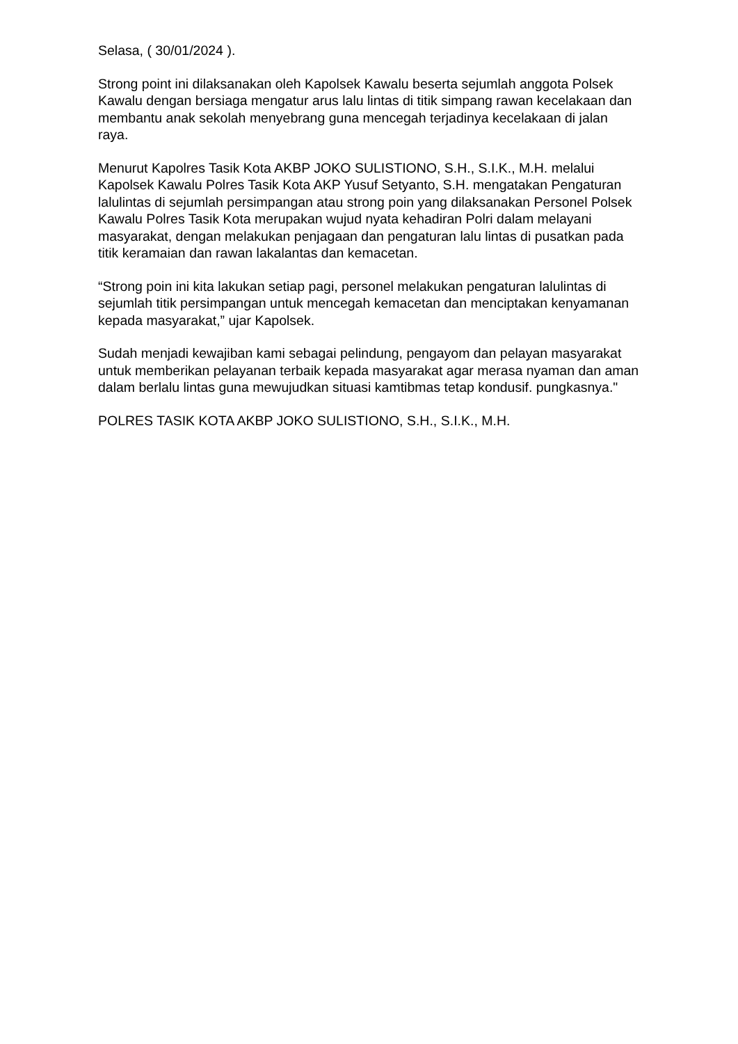Selasa, ( 30/01/2024 ).
Strong point ini dilaksanakan oleh Kapolsek Kawalu beserta sejumlah anggota Polsek Kawalu dengan bersiaga mengatur arus lalu lintas di titik simpang rawan kecelakaan dan membantu anak sekolah menyebrang guna mencegah terjadinya kecelakaan di jalan raya.
Menurut Kapolres Tasik Kota AKBP JOKO SULISTIONO, S.H., S.I.K., M.H. melalui Kapolsek Kawalu Polres Tasik Kota AKP Yusuf Setyanto, S.H. mengatakan Pengaturan lalulintas di sejumlah persimpangan atau strong poin yang dilaksanakan Personel Polsek Kawalu Polres Tasik Kota merupakan wujud nyata kehadiran Polri dalam melayani masyarakat, dengan melakukan penjagaan dan pengaturan lalu lintas di pusatkan pada titik keramaian dan rawan lakalantas dan kemacetan.
“Strong poin ini kita lakukan setiap pagi, personel melakukan pengaturan lalulintas di sejumlah titik persimpangan untuk mencegah kemacetan dan menciptakan kenyamanan kepada masyarakat,” ujar Kapolsek.
Sudah menjadi kewajiban kami sebagai pelindung, pengayom dan pelayan masyarakat untuk memberikan pelayanan terbaik kepada masyarakat agar merasa nyaman dan aman dalam berlalu lintas guna mewujudkan situasi kamtibmas tetap kondusif. pungkasnya."
POLRES TASIK KOTA AKBP JOKO SULISTIONO, S.H., S.I.K., M.H.